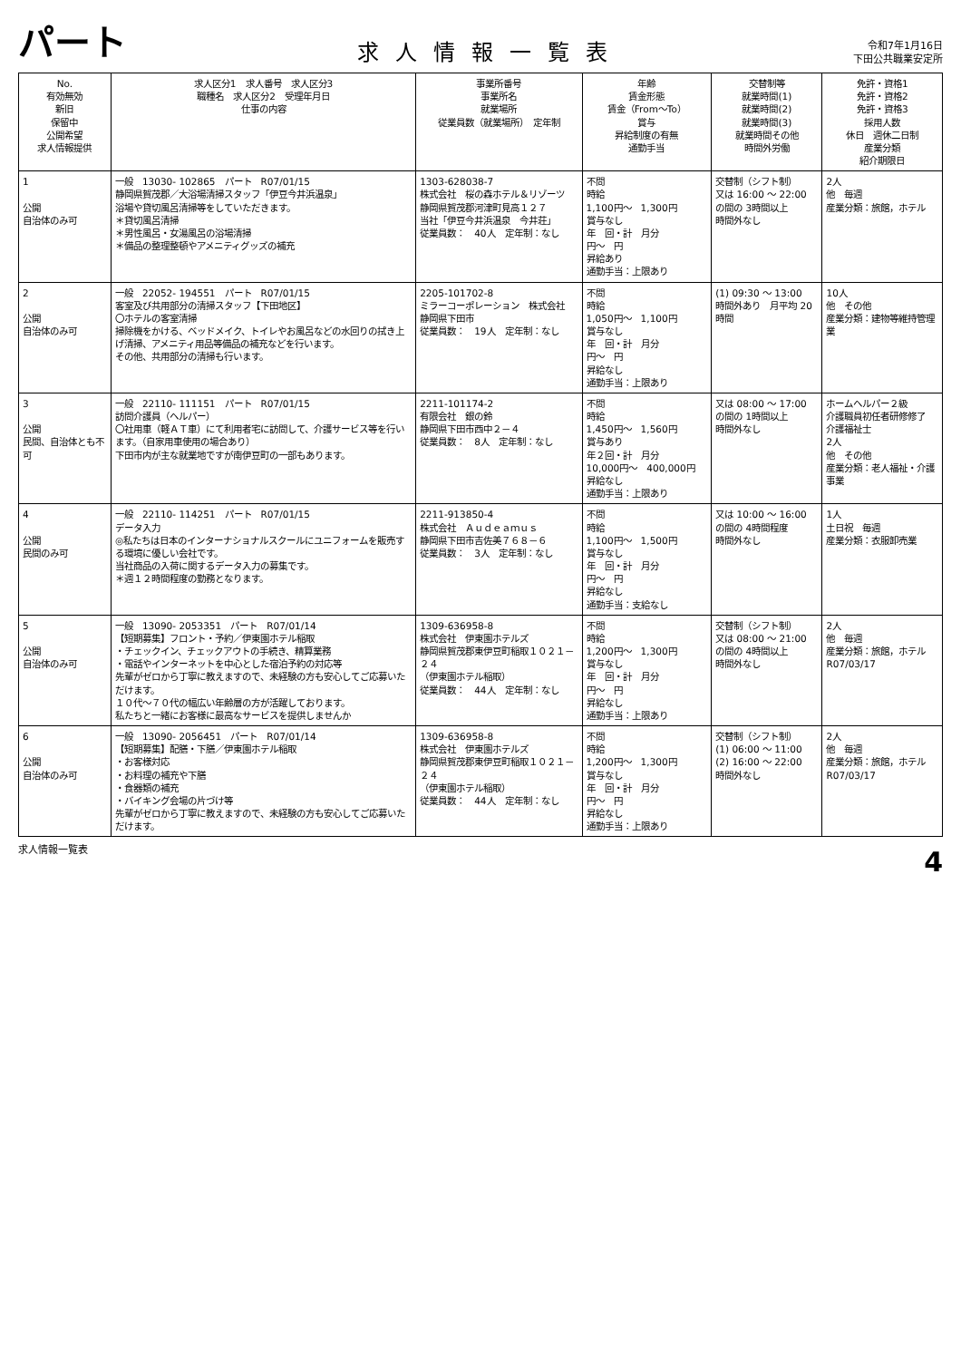パート
求人情報一覧表
令和7年1月16日
下田公共職業安定所
| No. 有効無効 新旧 保留中 公開希望 求人情報提供 | 求人区分1 求人番号 求人区分3 職種名 求人区分2 受理年月日 仕事の内容 | 事業所番号 事業所名 就業場所 従業員数（就業場所） 定年制 | 年齢 賃金形態 賃金（From〜To） 賞与 昇給制度の有無 通勤手当 | 交替制等 就業時間(1) 就業時間(2) 就業時間(3) 就業時間その他 時間外労働 | 免許・資格1 免許・資格2 免許・資格3 採用人数 休日 週休二日制 産業分類 紹介期限日 |
| --- | --- | --- | --- | --- | --- |
| 1 公開 自治体のみ可 | 一般 13030- 102865 パート R07/01/15 静岡県賀茂郡／大浴場清掃スタッフ「伊豆今井浜温泉」 浴場や貸切風呂清掃等をしていただきます。 ＊貸切風呂清掃 ＊男性風呂・女湯風呂の浴場清掃 ＊備品の整理整頓やアメニティグッズの補充 | 1303-628038-7 株式会社 桜の森ホテル＆リゾーツ 静岡県賀茂郡河津町見高１２７ 当社「伊豆今井浜温泉 今井荘」 従業員数： 40人 定年制：なし | 不問 時給 1,100円〜 1,300円 賞与なし 年 回・計 月分 円〜 円 昇給あり 通勤手当：上限あり | 交替制（シフト制） 又は 16:00 〜 22:00 の間の 3時間以上 時間外なし | 2人 他 毎週 産業分類：旅館，ホテル |
| 2 公開 自治体のみ可 | 一般 22052- 194551 パート R07/01/15 客室及び共用部分の清掃スタッフ【下田地区】 〇ホテルの客室清掃 掃除機をかける、ベッドメイク、トイレやお風呂などの水回りの拭き上げ清掃、アメニティ用品等備品の補充などを行います。 その他、共用部分の清掃も行います。 | 2205-101702-8 ミラーコーポレーション 株式会社 静岡県下田市 従業員数： 19人 定年制：なし | 不問 時給 1,050円〜 1,100円 賞与なし 年 回・計 月分 円〜 円 昇給なし 通勤手当：上限あり | (1) 09:30 〜 13:00 時間外あり 月平均 20時間 | 10人 他 その他 産業分類：建物等維持管理業 |
| 3 公開 民間、自治体とも不可 | 一般 22110- 111151 パート R07/01/15 訪問介護員（ヘルパー） 〇社用車（軽ＡＴ車）にて利用者宅に訪問して、介護サービス等を行います。（自家用車使用の場合あり） 下田市内が主な就業地ですが南伊豆町の一部もあります。 | 2211-101174-2 有限会社 銀の鈴 静岡県下田市西中２－４ 従業員数： 8人 定年制：なし | 不問 時給 1,450円〜 1,560円 賞与あり 年２回・計 月分 10,000円〜 400,000円 昇給なし 通勤手当：上限あり | 又は 08:00 〜 17:00 の間の 1時間以上 時間外なし | ホームヘルパー２級 介護職員初任者研修修了 介護福祉士 2人 他 その他 産業分類：老人福祉・介護事業 |
| 4 公開 民間のみ可 | 一般 22110- 114251 パート R07/01/15 データ入力 ◎私たちは日本のインターナショナルスクールにユニフォームを販売する環境に優しい会社です。 当社商品の入荷に関するデータ入力の募集です。 ＊週１２時間程度の勤務となります。 | 2211-913850-4 株式会社 Ａｕｄｅａｍｕｓ 静岡県下田市吉佐美７６８－６ 従業員数： 3人 定年制：なし | 不問 時給 1,100円〜 1,500円 賞与なし 年 回・計 月分 円〜 円 昇給なし 通勤手当：支給なし | 又は 10:00 〜 16:00 の間の 4時間程度 時間外なし | 1人 土日祝 毎週 産業分類：衣服卸売業 |
| 5 公開 自治体のみ可 | 一般 13090- 2053351 パート R07/01/14 【短期募集】フロント・予約／伊東園ホテル稲取 ・チェックイン、チェックアウトの手続き、精算業務 ・電話やインターネットを中心とした宿泊予約の対応等 先輩がゼロから丁寧に教えますので、未経験の方も安心してご応募いただけます。 １０代〜７０代の幅広い年齢層の方が活躍しております。 私たちと一緒にお客様に最高なサービスを提供しませんか | 1309-636958-8 株式会社 伊東園ホテルズ 静岡県賀茂郡東伊豆町稲取１０２１－２４ （伊東園ホテル稲取） 従業員数： 44人 定年制：なし | 不問 時給 1,200円〜 1,300円 賞与なし 年 回・計 月分 円〜 円 昇給なし 通勤手当：上限あり | 交替制（シフト制） 又は 08:00 〜 21:00 の間の 4時間以上 時間外なし | 2人 他 毎週 産業分類：旅館，ホテル R07/03/17 |
| 6 公開 自治体のみ可 | 一般 13090- 2056451 パート R07/01/14 【短期募集】配膳・下膳／伊東園ホテル稲取 ・お客様対応 ・お料理の補充や下膳 ・食器類の補充 ・バイキング会場の片づけ等 先輩がゼロから丁寧に教えますので、未経験の方も安心してご応募いただけます。 | 1309-636958-8 株式会社 伊東園ホテルズ 静岡県賀茂郡東伊豆町稲取１０２１－２４ （伊東園ホテル稲取） 従業員数： 44人 定年制：なし | 不問 時給 1,200円〜 1,300円 賞与なし 年 回・計 月分 円〜 円 昇給なし 通勤手当：上限あり | 交替制（シフト制） (1) 06:00 〜 11:00 (2) 16:00 〜 22:00 時間外なし | 2人 他 毎週 産業分類：旅館，ホテル R07/03/17 |
求人情報一覧表 4